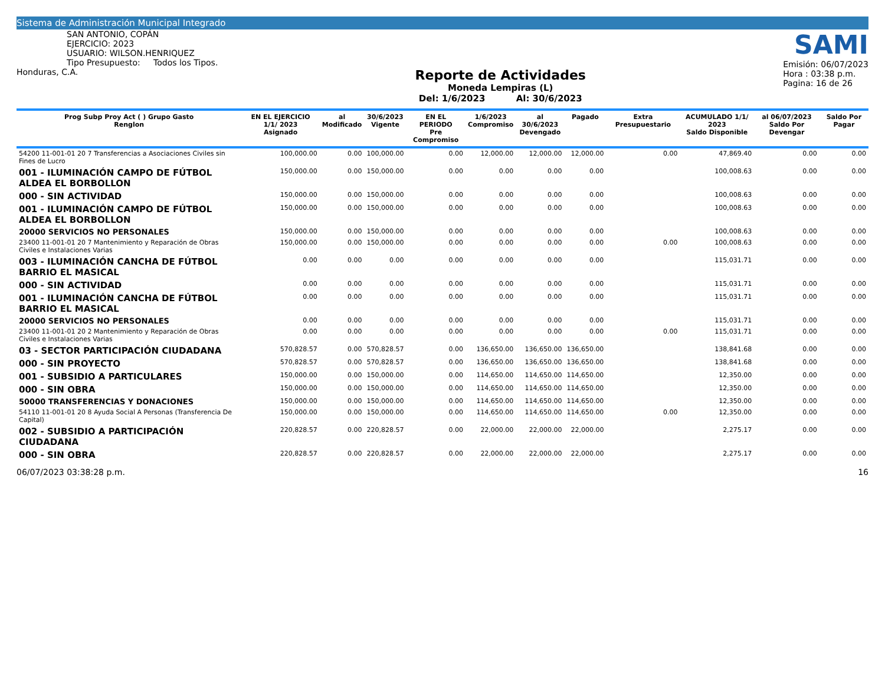Sistema de Administración Municipal Integrado
SAN ANTONIO, COPÁN
EJERCICIO: 2023
USUARIO: WILSON.HENRIQUEZ
Tipo Presupuesto: Todos los Tipos.
Honduras, C.A.
Reporte de Actividades
Moneda Lempiras (L)
Del: 1/6/2023 Al: 30/6/2023
SAMI
Emisión: 06/07/2023
Hora : 03:38 p.m.
Pagina: 16 de 26
| Prog Subp Proy Act ( ) Grupo Gasto Renglon | EN EL EJERCICIO 1/1/ 2023 Asignado | al Modificado | 30/6/2023 Vigente | EN EL PERIODO Pre Compromiso | 1/6/2023 Compromiso | al 30/6/2023 Devengado | Pagado | Extra Presupuestario | ACUMULADO 1/1/ 2023 Saldo Disponible | al 06/07/2023 Saldo Por Devengar | Saldo Por Pagar |
| --- | --- | --- | --- | --- | --- | --- | --- | --- | --- | --- | --- |
| 54200 11-001-01 20 7 Transferencias a Asociaciones Civiles sin Fines de Lucro | 100,000.00 | 0.00 | 100,000.00 | 0.00 | 12,000.00 | 12,000.00 | 12,000.00 | 0.00 | 47,869.40 | 0.00 | 0.00 |
| 001 - ILUMINACIÓN CAMPO DE FÚTBOL ALDEA EL BORBOLLON | 150,000.00 | 0.00 | 150,000.00 | 0.00 | 0.00 | 0.00 | 0.00 | | 100,008.63 | 0.00 | 0.00 |
| 000 - SIN ACTIVIDAD | 150,000.00 | 0.00 | 150,000.00 | 0.00 | 0.00 | 0.00 | 0.00 | | 100,008.63 | 0.00 | 0.00 |
| 001 - ILUMINACIÓN CAMPO DE FÚTBOL ALDEA EL BORBOLLON | 150,000.00 | 0.00 | 150,000.00 | 0.00 | 0.00 | 0.00 | 0.00 | | 100,008.63 | 0.00 | 0.00 |
| 20000 SERVICIOS NO PERSONALES | 150,000.00 | 0.00 | 150,000.00 | 0.00 | 0.00 | 0.00 | 0.00 | | 100,008.63 | 0.00 | 0.00 |
| 23400 11-001-01 20 7 Mantenimiento y Reparación de Obras Civiles e Instalaciones Varias | 150,000.00 | 0.00 | 150,000.00 | 0.00 | 0.00 | 0.00 | 0.00 | 0.00 | 100,008.63 | 0.00 | 0.00 |
| 003 - ILUMINACIÓN CANCHA DE FÚTBOL BARRIO EL MASICAL | 0.00 | 0.00 | 0.00 | 0.00 | 0.00 | 0.00 | 0.00 | | 115,031.71 | 0.00 | 0.00 |
| 000 - SIN ACTIVIDAD | 0.00 | 0.00 | 0.00 | 0.00 | 0.00 | 0.00 | 0.00 | | 115,031.71 | 0.00 | 0.00 |
| 001 - ILUMINACIÓN CANCHA DE FÚTBOL BARRIO EL MASICAL | 0.00 | 0.00 | 0.00 | 0.00 | 0.00 | 0.00 | 0.00 | | 115,031.71 | 0.00 | 0.00 |
| 20000 SERVICIOS NO PERSONALES | 0.00 | 0.00 | 0.00 | 0.00 | 0.00 | 0.00 | 0.00 | | 115,031.71 | 0.00 | 0.00 |
| 23400 11-001-01 20 2 Mantenimiento y Reparación de Obras Civiles e Instalaciones Varias | 0.00 | 0.00 | 0.00 | 0.00 | 0.00 | 0.00 | 0.00 | 0.00 | 115,031.71 | 0.00 | 0.00 |
| 03 - SECTOR PARTICIPACIÓN CIUDADANA | 570,828.57 | 0.00 | 570,828.57 | 0.00 | 136,650.00 | 136,650.00 | 136,650.00 | | 138,841.68 | 0.00 | 0.00 |
| 000 - SIN PROYECTO | 570,828.57 | 0.00 | 570,828.57 | 0.00 | 136,650.00 | 136,650.00 | 136,650.00 | | 138,841.68 | 0.00 | 0.00 |
| 001 - SUBSIDIO A PARTICULARES | 150,000.00 | 0.00 | 150,000.00 | 0.00 | 114,650.00 | 114,650.00 | 114,650.00 | | 12,350.00 | 0.00 | 0.00 |
| 000 - SIN OBRA | 150,000.00 | 0.00 | 150,000.00 | 0.00 | 114,650.00 | 114,650.00 | 114,650.00 | | 12,350.00 | 0.00 | 0.00 |
| 50000 TRANSFERENCIAS Y DONACIONES | 150,000.00 | 0.00 | 150,000.00 | 0.00 | 114,650.00 | 114,650.00 | 114,650.00 | | 12,350.00 | 0.00 | 0.00 |
| 54110 11-001-01 20 8 Ayuda Social A Personas (Transferencia De Capital) | 150,000.00 | 0.00 | 150,000.00 | 0.00 | 114,650.00 | 114,650.00 | 114,650.00 | 0.00 | 12,350.00 | 0.00 | 0.00 |
| 002 - SUBSIDIO A PARTICIPACIÓN CIUDADANA | 220,828.57 | 0.00 | 220,828.57 | 0.00 | 22,000.00 | 22,000.00 | 22,000.00 | | 2,275.17 | 0.00 | 0.00 |
| 000 - SIN OBRA | 220,828.57 | 0.00 | 220,828.57 | 0.00 | 22,000.00 | 22,000.00 | 22,000.00 | | 2,275.17 | 0.00 | 0.00 |
06/07/2023 03:38:28 p.m. 16